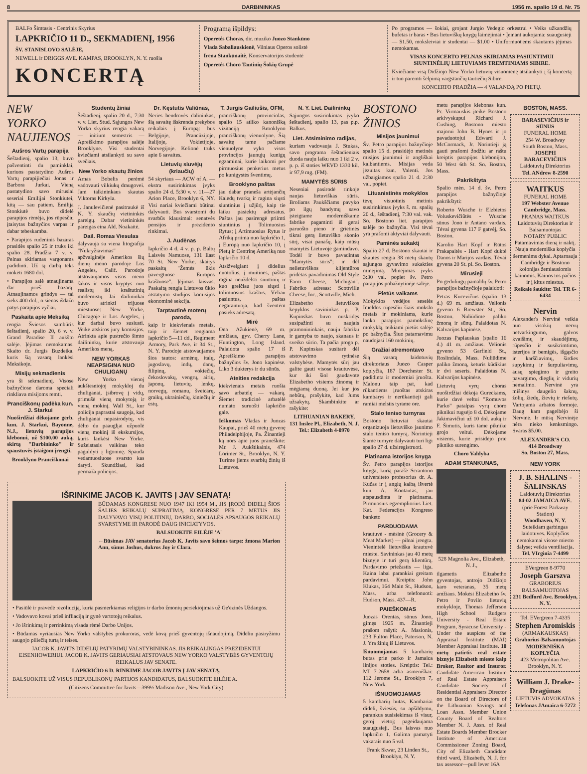8 DARBININKAS 1956 m. spalio 19 d. Nr. 75
BALFo Šimtasis - Centrinis Skyrius
LAPKRIČIO 11 D., SEKMADIENĮ, 1956
ŠV. STANISLOVO SALĖJE,
NEWELL ir DRIGGS AVE. KAMPAS, BROOKLYN, N. Y. ruošia
KONCERTĄ
Programą išpildys:
Operetės Choras, dir. muziko Juozo Stankūno
Vlada Sabaliauskienė, Vilniaus Operos solistė
Irena Stankūnaitė, Konservatorijos studentė
Operetės Choro Tautinių Šokių Grupė
Po programos — šokiai, grojant Jurgio Vedegio orkestrui • Veiks užkandžių bufetas ir baras • Bus lietuviškų knygų laimėjimai • Įeinant aukojama: suaugusieji — $1.50, moksleiviai ir studentai — $1.00 • Uniformuot'ems skautams įėjimas nemokamas.
VISAS KONCERTO PELNAS SKIRIAMAS PASIUNTIMUI SIUNTINĖLIŲ LIETUVIAMS TREMTINIAMS SIBIRE.
Kviečiame visą Didžiojo New Yorko lietuvių visuomenę atsilankyti į šį koncertą ir tuo paremti šelpimą vargstančių tautiečių Sibire.
KONCERTO PRADŽIA — 4 VALANDĄ PO PIETŲ.
NEW YORKO NAUJIENOS
Aušros Vartų parapija
Šeštadienį, spalio 13, buvo pašventinti du paminklai, kuriuos pastatydino Aušros Vartų parapijiečiai Jonas ir Barbora Jurkai. Vieną pastatydino savo mirusiai seseriai Emilijai Stonkiutei, kitą — sau patiem. Emilija Stonkiutė buvo didelė parapijos rėmėja, jos rūpesčiu įtaisytas bažnyčios varpas ir dabar tebeskamba.
• Parapijos rudeninis bazaras prasidės spalio 25 ir truks iki spalio 28. Pradžia 7 v. v. Pelnas skiriamas vargonams padidinti. Už tą darbą teks mokėti 1680 dol.
• Parapijos salė atnaujinama dar prieš bazarą. Atnaujinamos grindys — tai sieks 400 dol., o sienas išdažo patys parapijos vyčiai.
Paskaita apie Meksiką
rengia Šviesos sambūris šeštadienį, spalio 20, 6 v. v. Grand Paradise II aukšto salėje. Įėjimas nemokamas. Skaito dr. Jurgis Buzdeika. kuris šią vasarą lankėsi Meksikoje.
Misijų sekmadienis
yra ši sekmadienį. Visose bažnyčiose daroma speciali rinkliava misijoms remti.
Pranciškonų padėka kun. J. Starkui
Nuoširdžiai dėkojame gerb. kun. J. Starkui, Bayonne, N.J., lietuvių parapijos klebonui, už $100.00 auką, skirtą "Darbininko" ir spaustuvės įstaigom įrengti.
Brooklyno Pranciškonai
Studentų žiniai
Šeštadienį, spalio 20 d., 7:30 v. v. Liet. Stud. Sąjungos New Yorko skyrius rengia vakarą — initium semestris — Apreiškimo parapijos salėje Brooklyne. Visi studentai kviečiami atsilankyti su savo svečiais.
New Yorko skautų žinios
Arnas Bobelis perėmė vadovauti vilkiukų draugovei. Jam talkininkaus skautas Viktoras Kirkyla.
J. Janulevičienė pasitraukė iš N. Y. skaučių vietininkės pareigų. Dabar vietininkės pareigas eina Ald. Noakaitė.
Dail. Romas Viesulas
dalyvauja su viena litografija "Nukryžiavimas" apžvalginėje Amerikos šių dienų meno parodoje Los Angeles, Calif. Parodoje atstovaujamos visos meno šakos ir visos kryptys nuo realistų iki kraštutinių modernistų. Jai dailininkai buvo atrinkti trijuose miestuose: New Yorke, Chicagoje ir Los Angeles, į kur darbai buvo susiusti. Veikė atskiros jury komisijos. Atrinkta apie pustrečio šimto dailininkų, kurie atstovauja Amerikos meną.
NEW YORKAS NEAPSIGINA NUO CHULIGANŲ
New Yorko vienoj aukštesniojoj mokykloj du chuliganai, įsibrovę į vidų, primušė vieną mokytoją ir vieną mokinį. Wall St., kur policija paprastai saugoja, kad chuliganai nepasirodytų, vis dėlto du paauglįai užpuolė vieną mokinį iš ekskursijos, kuris lankėsi New Yorke. Sužeistasis vaikinas teko paguldyti į ligoninę. Spauda vedamuosiuose svarsto kas daryti. Skundžiasi, kad permaža policijos.
Dr. Kęstutis Valiūnas,
Neries bendrovės dalininkas, šią savaitę išskrenda prekybos reikalais į Europą: bus Belgijoje, Prancūzijoje, Italijoje, Vokietijoje, Norvegijoje. Kelionė truks apie 6 savaites.
Lietuvių siuvėjų (kriaučių)
54 skyriaus — ACW of A. — ekstra susirinkimas įvyks spalio 24 d. 5:30 v. v. 11—27 Arion Place, Brooklyn 6, NY. Visi nariai kviečiami būtinai dalyvauti. Bus svarstomi du svarbūs klausimai: senatvės pensijos ir prezidento rinkimai.
J. Audėnas
lapkričio 4 d. 4 v. p. p. Baltų Laisvės Namuose, 131 East 70 St. New Yorke, skaitys paskaitą "Žemės ūkis pavergtuose Europos kraštuose". Įėjimas laisvas. Paskaitą rengia Lietuvos ūkio atstatymo studijos komisijos ekonominė sekcija.
Tarptautinė moterų paroda,
kaip ir kiekvienais metais, taip ir šiemet rengiama lapkričio 5—11 dd., Regiment Armory, Park Ave. ir 34 St., N. Y. Parodoje atstovaujamos šios tautos: armėnų, italų, jugoslavų, indų, danų, filipinų, vokiečių, čekoslovakų, vengrų, airių, japonų, lietuvių, lenkų, norvegų, romanu, šveicarų, graikų, ukrainiečių, kiniečių ir estų.
T. Jurgis Gailiušis, OFM,
pranciškonų provinciolas, spalio 15 atliko kanonišką vizitaciją Brooklyno pranciškonų vienuolyne. Šią savaitę tame pačiame vienuolyne vyko visos provincijos jaunųjų kunigų egzaminai, kurie laikomi per pirmuosius penkerius metus po kunigystės šventimų.
Brooklyno paštas
jau dabar praneša artėjančių Kalėdų tvarką ir ragina siųsti siuntinius į užjūrį, kaip tie laiku pasiektų adresatus. Paštas jau pasirengė priimti siuntinius į Tolimuosius Rytus; į Artimuosius Rytus ir Afriką priima nuo lapkričio 1, į Europą nuo lapkričio 10, į Pietų ir Centrinę Ameriką nuo lapkričio 10 d.
Atsižvelgiant į didelius nuotolius, į muitines, paštas ragina neuždelsti siuntinių ir kuo greičiau juos siųsti į tolimuosius kraštus. Vėliau pasiuntus, paštas negarantuoja, kad šventėm pasieks adresatą.
Mirė
Ona Ažukienė, 69 m. amžiaus, gyv. Cherry Lane, Huntington, Long Island. Palaidota spalio 17 iš Apreiškimo parapijos bažnyčios šv. Jono kapinėse. Liko 3 dukterys ir du sūnūs.
Ateities redakcija
kiekvienais metais ruošia savo arbatėlę — vakarą. Šiemet tradicinė arbatėlė numato suruošti lapkričio gale.
Ieškomas Vladas ir Juozas Kaupai, prieš 40 metų gyvenę Philadelphijoje, Pa. Žinantieji ką nors apie juos praneškite: Mr. J. Aukštikalnis, 474 Lorimer St., Brooklyn, N. Y. Turime jiems svarbių žinių iš Lietuvos.
IŠRINKIME JACOB K. JAVITS Į JAV SENATĄ!
BŪDAMAS KONGRESE NUO 1947 IKI 1954 M., JIS ĮRODĖ DIDELĮ ŠIOS ŠALIES REIKALŲ SUPRATIMĄ. KONGRESE PER 7 METUS JIS DALYVAVO VISŲ POLITINIŲ, DARBO, SOCIALĖS APSAUGOS REIKALŲ SVARSTYME IR PARODĖ DAUG INICIATYVOS.
BALSUOKITE EILĖJE 'A'
←Būsimas JAV senatorius Jacob K. Javits savo šeimos tarpe: žmona Marion Ann, sūnus Joshus, dukros Joy ir Clara.
• Pasiūlė ir pravedė rezoliuciją, kuria pasmerkiamas religijos ir darbo žmonių persekiojimas už Ge'ezinės Uždangos.
• Vadovavo kovai prieš infliaciją ir gynė vartotojų reikalus.
• Jo išrinkimą ir perrinkimą visada rėmė Darbo Unijos.
• Būdamas vyriausias New Yorko valstybės prokuroras, vedė kovą prieš gyventojų išnaudojimą. Dideliu pasiryžimu saugojo piliečių turtą ir teises.
JACOB K. JAVITS DIDELIŲ PATYRIMŲ VALSTYBININKAS. JIS REIKALINGAS PREZIDENTUI EISENHOWERIUI. JACOB K. JAVITS GERIAUSIAI ATSTOVAUS NEW YORKO VALSTYBĖS GYVENTOJŲ REIKALUS JAV SENATE.
LAPKRIČIO 6 D. RINKIME JACOB JAVITS Į JAV SENATĄ.
BALSUOKITE UŽ VISUS REPUBLIKONŲ PARTIJOS KANDIDATUS, BALSUOKITE EILĖJE A.
(Citizens Committee for Javits—399½ Madison Ave., New York City)
N. Y. Liet. Dailininkų
Sąjungos susirinkimas įvyko šeštadienį, spalio 13, pas p.p. Balkus.
Liet. Atsiminimo radijas,
kuriam vadovauja J. Stukas, savo programa šeštadieniais duoda nauju laiku nuo 1 iki 2 v. p. p. iš stoties WEVD 1330 kil. ir 97,9 mg. (FM).
MAMYTĖS SŪRIS
Neseniai pasirodė rinkoje naujas lietuviškas sūris. Broliams Paukščiams pavyko po ilgų bandymų savo įsteigtame moderniškame fabrike pagaminti iš gerai paruošto pieno ir grietinės tikrai gerą lietuviško skonio sūrį, visai panašų, kaip mūsų mamytės Lietuvoje gamindavo. Todėl ir buvo pavadintas "Mamytės sūris"; ir dėl nelietuviškos klijentūros pridėtas pavadinimas Old Style Farm Cheese, Michigan". Fabriko adresas: Scottville Cheese, Inc., Scottville, Mich.
Elizabetho lietuviškos kepyklos savininkas p. P. Kupinskas buvo nuskridęs susipažinti su naujais pramonininkais, nauju fabriku ir gamyba to naujo, skanaus ir sveiko sūrio. Ta pačia proga p. P. Kupinskas susitarė dėl atstovavimo rytinėse valstybėse. Mamytės sūrį jau galite gauti visose krautuvėse, kur iki šiol gaudavote Elizabetho visiems žinomą ir mėgiamą duoną. Jei kur jos nebūtų, prašykite, kad Jums užsakytų. Skambinkite ar rašykite:
LITHUANIAN BAKERY, 131 Inslee Pl., Elizabeth, N. J. Tel.: Elizabeth 4-0970
BOSTONO ŽINIOS
Misijos jaunimui
Šv. Petro parapijos bažnyčioje spalio 15 d. prasidėjo metinės misijos jaunimui ir angliškai kalbantiems. Misijas veda jėzuitas kun. Valenti. Jos užbaigiamos spalio 21 d. 2:30 val. popiet.
Lituanistinės mokyklos
tėvų visuotinis metinis susirinkimas įvyks š. m. spalių 20 d., šeštadienį, 7:30 val. vak. So. Bostono liet. parapijos salėje po bažnyčia. Visi tėvai yra prašomi aktyviai dalyvauti.
Paminės sukaktį
Spalio 27 d. Bostono skautai ir skautės rengia 38 metų skautų sąjungos gyvavimo sukakties minėjimą. Minėjimas įvyks 3:30 val. popiet šv. Petro parapijos pobažnytinėje salėje.
Pietūs vaikams
Mokyklos vedėjos seselės Imeldos rūpesčiu šiais mokslo metais ir mokiniams, kurie lanko parapijos pamokslinę mokyklą, teikiami pietūs salėje po bažnyčia. Šiuo patarnavimu naudojasi 160 mokinių.
Gražiai atremontavo
Šią vasarą laidotuvių direktoriaus Juozo Casper koplyčia, 187 Dorchester St. padidinta ir moderniai įruošta. Malonu taip pat, kad rūkantiems įruoštas atskiras kambarys ir nerūkantieji gali ramiai melstis tyrame ore.
Stalo teniso turnyras
Bostono lietuviai skautai organizuoja lietuviško jaunimo stalo teniso turnyrą. Norintieji šiame turnyre dalyvauti turi ligi spalio 27 d. užsiregistruoti.
Platinama istorijos knyga
Šv. Petro parapijos istorijos knyga, kurią parašė Scrantono universiteto profesorius dr. A. Kučas ir į anglų kalbą išvertė kun. A. Kontautas, jau atspausdinta ir platinama. Pirmuosius egzempliorius Liet. Kat. Federacijos Kongreso banketo
PARDUODAMA
krautuvė - mėsinė (Grocery & Meat Market) — pilnai įrengta. Vienintelė lietuviška krautuvė mieste. Savininkas jau 40 metų biznyje ir turi gerą klientūrą. Pardavimo priežastis — liga. Kaina labai parankiai greitam pardavimui. Kreiptis: John Klukas, 164 Main St., Hudson, Mass. arba telefonuoti: Hudson, Mass. 437—R.
PAIEŠKOMAS
Juozas Orentas, sūnus Jono, gimęs 1925 m. Žinantieji prašom rašyti: A. Masionis, 233 Fulton Place, Paterson, N. J. Yra žinių iš Lietuvos.
Išnuomojamas 5 kambarių butas prie parko ir Jamaica linijos stoties. Kreiptis: Tel.: MI 7-2658 arba asmeniškai: 112 Jerome St., Brooklyn 7, New York.
IŠNUOMOJAMAS
5 kambarių butas. Kambariai dideli, šviesūs, su apšildymu, parankus susisiekimas iš visur, geroj vietoj; pageidaujama suaugusieji. Bus laisvas nuo lapkričio 1. Galima pamatyti vakarais nuo 5 val.
Frank Skwar, 23 Linden St., Brooklyn, N. Y.
metu parapijos klebonas kun. Pr. Virmauskis įteikė Bostono arkivyskupui Richard J. Cushing, Bostono miesto majorui John B. Hynes ir jo pavaduotojui Edward J. McCormack, Jr. Norintieji ją gauti prašomi žodžiu ar raštu kreiptis parapijos klebonijon, 50 West 6th St. So. Boston, Mass.
Pakrikštyta
Spalio mėn. 14 d. šv. Petro parapijos bažnyčioje pakrikštyti:
Roberto Wusche ir Elzbietos Voluskevičiūtės - Wusche sūnus Jono ir Antano vardais. Tėvai gyvena 117 F gatvėj, So. Boston.
Karolio Hart Kopf ir Rūtos Prakapaitės - Hart Kopf duktė Danos ir Marijos vardais. Tėvai gyvena 20 St. pl. So. Boston.
Mirusieji
Po gedulingų pamaldų šv. Petro parapijos bažnyčioje palaidoti:
Petras Kucevičius (spalio 13 d.) 69 m. amžiaus. Velionis gyveno 6 Brewster St., So. Boston. Nuliūdime paliko žmoną ir sūnų. Palaidotas N. Kalvarijos kapinėse.
Juozas Paplauskas (spalio 16 d.) 41 m. amžiaus. Velionis gyveno 53 Garfield St., Roslindale, Mass. Nuliūdime paliko žmoną, keturis kūdikius ir dvi seseris. Palaidotas N. Kalvarijos kapinėse.
Lietuvių vyrų choras nuoširdžiai dėkoja Gureckams, kurie davė veltui "Romuvos Parko" patalpas vyrų choro piknikui rugsėjo 8 d. Dėkojame Jakimavičiui už 10 dol. auką ir F. Šimutis, kuris tame piknike grojo veltui. Dėkojame visiems, kurie prisidėjo prie pikniko surengimo.
Choro Valdyba
ADAM STANKUNAS,
528 Magnolia Ave., Elizabeth, N. J.,
ilgametis Elizabetho gyventojas, antrojo Didžiojo karo veteranas, 35 metų amžiaus. Mokėsi Elizabetho šv. Petro ir Povilo lietuvių mokykloje, Thomas Jefferson High School Rudgers University - Real Estate Program, Syracuse University - Under the auspices of the Appraisal Institute (MAI) Member Appraisal Institute. 10 metų patirtis real estate biznyje Elizabeth mieste kaip Broker, Realtor and Insuror. Candidate American Institute of Real Estate Appraisers Candidate Society of Residential Appraisers Director on the Board of Directors of the Lithuanian Savings and Loan Assn. Member Union County Board of Realtors Member N. J. Assn. of Real Estate Boards Member Brocker Institute of American Commissioner Zoning Board, City of Elizabeth Candidate third ward, Elizabeth, N. J. for tax assessor—pull lever 16A
BOSTON, MASS.
BARASEVIČIUS ir SŪNUS
FUNERAL HOME
254 W. Broadway
South Boston, Mass.
JOSEPH BARACEVIČIUS
Laidotuvių Direktorius
Tel. ANdrew 8-2590
WAITKUS
FUNERAL HOME
197 Webster Avenue Cambridge, Mass.
PRANAS WAITKUS
Laidotuvių Direktorius ir Balsamuotojas
NOTARY PUBLIC
Patarnavimas dieną ir naktį. Nauja moderniška koplyčia šermenims dykai. Aptarnauja Cambridge ir Bostono kolonijas žemiausiomis kainomis. Kainos tos pačios ir į kitus miestus.
Reikale šaukite: Tel. TR 6-6434
Nervin
Alexander's Nervinė veikia nuo visokių nervų netvarkingumo, galvos kvaišimų ir skaudėjimų, rūpesčio ir susikrimtimo, isterijos ir bemigės, išgąsčio ir karščiavimų, širdies supykimų ir šurpuliavimų, ausų spiegimo ir greito pavargimo, dieglių ir vidurių nemalimo. Nervinė yra mišinys daugelio šaknų, žolių, žiedų, žievių ir riešutų. Vartojama arbatos formoje. Daug kam pagelbėjo ši Nervinė. Ir mūsų Nervinėje nėra nieko kenksmingo. Svaras $5.00.
ALEXANDER'S CO.
414 Broadway
So. Boston 27, Mass.
NEW YORK
J. B. SHALINS - ŠALINSKAS
Laidotuvių Direktorius
84-02 JAMAICA AVE.
(prie Forest Parkway Station)
Woodhaven, N. Y.
Suteikiam garbingas laidotuves. Koplyčios nemokamai visose miesto dalyse; veikia ventiliacija.
Tel. VIrginia 7-4499
EVergreen 8-9770
Joseph Garszva
GRABORIUS BALSAMUOTOJAS
231 Bedford Ave. Brooklyn, N. Y.
Tel. EVergreen 7-4335
Stephen Aromiskis
(ARMAKAUSKAS)
Graborius-Balsamuotojas
MODERNIŠKA KOPLYČIA
423 Metropolitan Ave.
Brooklyn, N. Y.
William J. Drake-Dragūnas
LIETUVIS ADVOKATAS
Telefonas JAmaica 6-7272